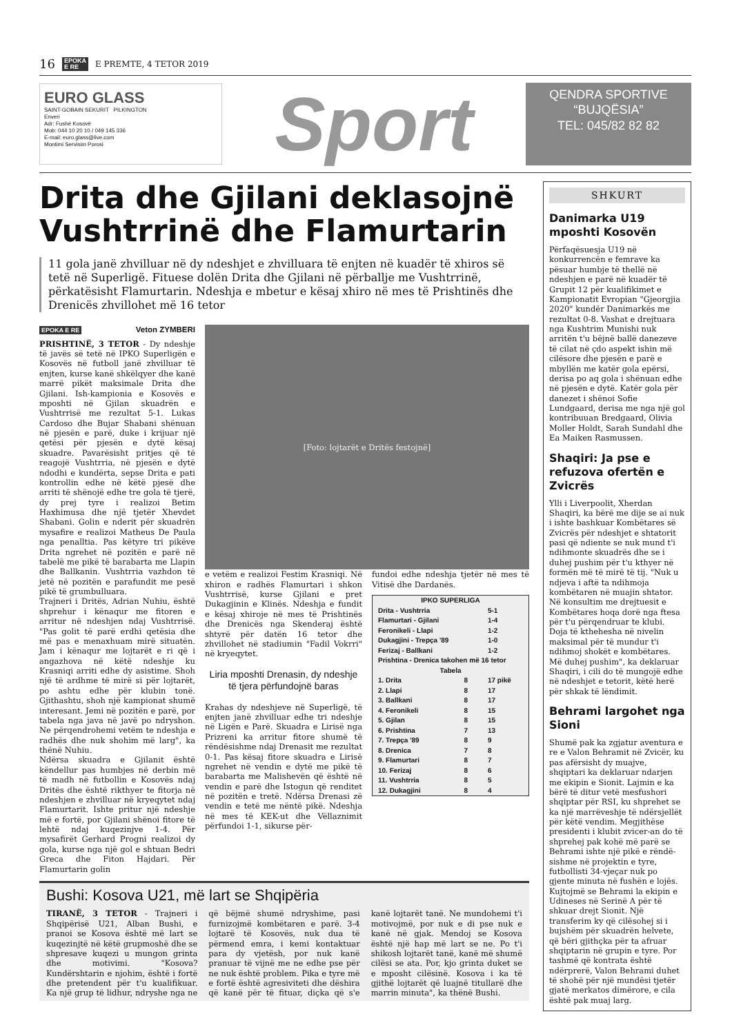16 EPOKA
E RE E PREMTE, 4 TETOR 2019
EURO GLASS
SAINT-GOBAIN SEKURIT PILKINGTON
Enveri
Adr: Fushë Kosovë
Mob: 044 10 20 10 / 049 145 336
E-mail: euro.glass@live.com
Montimi Servisim Porosi
Sport
QENDRA SPORTIVE
“BUJQËSIA”
TEL: 045/82 82 82
Drita dhe Gjilani deklasojnë Vushtrrinë dhe Flamurtarin
11 gola janë zhvilluar në dy ndeshjet e zhvilluara të enjten në kuadër të xhiros së tetë në Superligë. Fituese dolën Drita dhe Gjilani në përballje me Vushtrrinë, përkatësisht Flamurtarin. Ndeshja e mbetur e kësaj xhiro në mes të Prishtinës dhe Drenicës zhvillohet më 16 tetor
EPOKA E RE Veton ZYMBERI
PRISHTINË, 3 TETOR - Dy ndeshje të javës së tetë në IPKO Superligën e Kosovës në futboll janë zhvilluar të enjten, kurse kanë shkëlqyer dhe kanë marrë pikët maksimale Drita dhe Gjilani. Ish-kampionia e Kosovës e mposhti në Gjilan skuadrën e Vushtrrisë me rezultat 5-1. Lukas Cardoso dhe Bujar Shabani shënuan në pjesën e parë, duke i krijuar një qetësi për pjesën e dytë kësaj skuadre. Pavarësisht pritjes që të reagojë Vushtrria, në pjesën e dytë ndodhi e kundërta, sepse Drita e pati kontrollin edhe në këtë pjesë dhe arriti të shënojë edhe tre gola të tjerë, dy prej tyre i realizoi Betim Haxhimusa dhe një tjetër Xhevdet Shabani. Golin e nderit për skuadrën mysafire e realizoi Matheus De Paula nga penalltia. Pas këtyre tri pikëve Drita ngrehet në pozitën e parë në tabelë me pikë të barabarta me Llapin dhe Ballkanin. Vushtrria vazhdon të jetë në pozitën e parafundit me pesë pikë të grumbulluara.
Trajneri i Dritës, Adrian Nuhiu, është shprehur i kënaqur me fitoren e arritur në ndeshjen ndaj Vushtrrisë. "Pas golit të parë erdhi qetësia dhe më pas e menaxhuam mirë situatën. Jam i kënaqur me lojtarët e ri që i angazhova në këtë ndeshje ku Krasniqi arriti edhe dy asistime. Shoh një të ardhme të mirë si për lojtarët, po ashtu edhe për klubin tonë. Gjithashtu, shoh një kampionat shumë interesant. Jemi në pozitën e parë, por tabela nga java në javë po ndryshon. Ne përqendrohemi vetëm te ndeshja e radhës dhe nuk shohim më larg", ka thënë Nuhiu.
Ndërsa skuadra e Gjilanit është këndellur pas humbjes në derbin më të madh në futbollin e Kosovës ndaj Dritës dhe është rikthyer te fitorja në ndeshjen e zhvilluar në kryeqytet ndaj Flamurtarit. Ishte pritur një ndeshje më e fortë, por Gjilani shënoi fitore të lehtë ndaj kuqezinjve 1-4. Për mysafirët Gerhard Progni realizoi dy gola, kurse nga një gol e shtuan Bedri Greca dhe Fiton Hajdari. Për Flamurtarin golin
[Foto: lojtarët e Dritës festojnë]
e vetëm e realizoi Festim Krasniqi. Në xhiron e radhës Flamurtari i shkon Vushtrrisë, kurse Gjilani e pret Dukagjinin e Klinës. Ndeshja e fundit e kësaj xhiroje në mes të Prishtinës dhe Drenicës nga Skenderaj është shtyrë për datën 16 tetor dhe zhvillohet në stadiumin "Fadil Vokrri" në kryeqytet.
Liria mposhti Drenasin, dy ndeshje të tjera përfundojnë baras
Krahas dy ndeshjeve në Superligë, të enjten janë zhvilluar edhe tri ndeshje në Ligën e Parë. Skuadra e Lirisë nga Prizreni ka arritur fitore shumë të rëndësishme ndaj Drenasit me rezultat 0-1. Pas kësaj fitore skuadra e Lirisë ngrehet në vendin e dytë me pikë të barabarta me Malishevën që është në vendin e parë dhe Istogun që renditet në pozitën e tretë. Ndërsa Drenasi zë vendin e tetë me nëntë pikë. Ndeshja në mes të KEK-ut dhe Vëllaznimit përfundoi 1-1, sikurse për-
fundoi edhe ndeshja tjetër në mes të Vitisë dhe Dardanës.
| IPKO SUPERLIGA | | |
| --- | --- | --- |
| Drita - Vushtrria | | 5-1 |
| Flamurtari - Gjilani | | 1-4 |
| Feronikeli - Llapi | | 1-2 |
| Dukagjini - Trepça '89 | | 1-0 |
| Ferizaj - Ballkani | | 1-2 |
| Prishtina - Drenica takohen më 16 tetor | | |
| Tabela | | |
| 1. Drita | 8 | 17 pikë |
| 2. Llapi | 8 | 17 |
| 3. Ballkani | 8 | 17 |
| 4. Feronikeli | 8 | 15 |
| 5. Gjilan | 8 | 15 |
| 6. Prishtina | 7 | 13 |
| 7. Trepça '89 | 8 | 9 |
| 8. Drenica | 7 | 8 |
| 9. Flamurtari | 8 | 7 |
| 10. Ferizaj | 8 | 6 |
| 11. Vushtrria | 8 | 5 |
| 12. Dukagjini | 8 | 4 |
Bushi: Kosova U21, më lart se Shqipëria
TIRANË, 3 TETOR - Trajneri i Shqipërisë U21, Alban Bushi, e pranoi se Kosova është më lart se kuqezinjtë në këtë grupmoshë dhe se shpresave kuqezi u mungon grinta dhe motivimi. "Kosova? Kundërshtarin e njohim, është i fortë dhe pretendent për t'u kualifikuar. Ka një grup të lidhur, ndryshe nga ne që bëjmë shumë ndryshime, pasi furnizojmë kombëtaren e parë. 3-4 lojtarë të Kosovës, nuk dua të përmend emra, i kemi kontaktuar para dy vjetësh, por nuk kanë pranuar të vijnë me ne edhe pse për ne nuk është problem. Pika e tyre më e fortë është agresiviteti dhe dëshira që kanë për të fituar, diçka që s'e kanë lojtarët tanë. Ne mundohemi t'i motivojmë, por nuk e di pse nuk e kanë në gjak. Mendoj se Kosova është një hap më lart se ne. Po t'i shikosh lojtarët tanë, kanë më shumë cilësi se ata. Por, kjo grinta duket se e mposht cilësinë. Kosova i ka të gjithë lojtarët që luajnë titullarë dhe marrin minuta", ka thënë Bushi.
SHKURT
Danimarka U19 mposhti Kosovën
Përfaqësuesja U19 në konkurrencën e femrave ka pësuar humbje të thellë në ndeshjen e parë në kuadër të Grupit 12 për kualifikimet e Kampionatit Evropian "Gjeorgjia 2020" kundër Danimarkës me rezultat 0-8. Vashat e drejtuara nga Kushtrim Munishi nuk arritën t'u bëjnë ballë danezeve të cilat në çdo aspekt ishin më cilësore dhe pjesën e parë e mbyllën me katër gola epërsi, derisa po aq gola i shënuan edhe në pjesën e dytë. Katër gola për danezet i shënoi Sofie Lundgaard, derisa me nga një gol kontribuuan Bredgaard, Olivia Moller Holdt, Sarah Sundahl dhe Ea Maiken Rasmussen.
Shaqiri: Ja pse e refuzova ofertën e Zvicrës
Ylli i Liverpoolit, Xherdan Shaqiri, ka bërë me dije se ai nuk i ishte bashkuar Kombëtares së Zvicrës për ndeshjet e shtatorit pasi që ndiente se nuk mund t'i ndihmonte skuadrës dhe se i duhej pushim për t'u kthyer në formën më të mirë të tij. "Nuk u ndjeva i aftë ta ndihmoja kombëtaren në muajin shtator. Në konsultim me drejtuesit e Kombëtares hoqa dorë nga ftesa për t'u përqendruar te klubi. Doja të kthehesha në nivelin maksimal për të mundur t'i ndihmoj shokët e kombëtares. Më duhej pushim", ka deklaruar Shaqiri, i cili do të mungojë edhe në ndeshjet e tetorit, këtë herë për shkak të lëndimit.
Behrami largohet nga Sioni
Shumë pak ka zgjatur aventura e re e Valon Behramit në Zvicër, ku pas afërsisht dy muajve, shqiptari ka deklaruar ndarjen me ekipin e Sionit. Lajmin e ka bërë të ditur vetë mesfushori shqiptar për RSI, ku shprehet se ka një marrëveshje të ndërsjellët për këtë vendim. Megjithëse presidenti i klubit zvicer-an do të shprehej pak kohë më parë se Behrami ishte një pikë e rëndë-sishme në projektin e tyre, futbollisti 34-vjeçar nuk po gjente minuta në fushën e lojës. Kujtojmë se Behrami la ekipin e Udineses në Serinë A për të shkuar drejt Sionit. Një transferim ky që cilësohej si i bujshëm për skuadrën helvete, që bëri gjithçka për ta afruar shqiptarin në grupin e tyre. Por tashmë që kontrata është ndërprerë, Valon Behrami duhet të shohë për një mundësi tjetër gjatë merkatos dimërore, e cila është pak muaj larg.